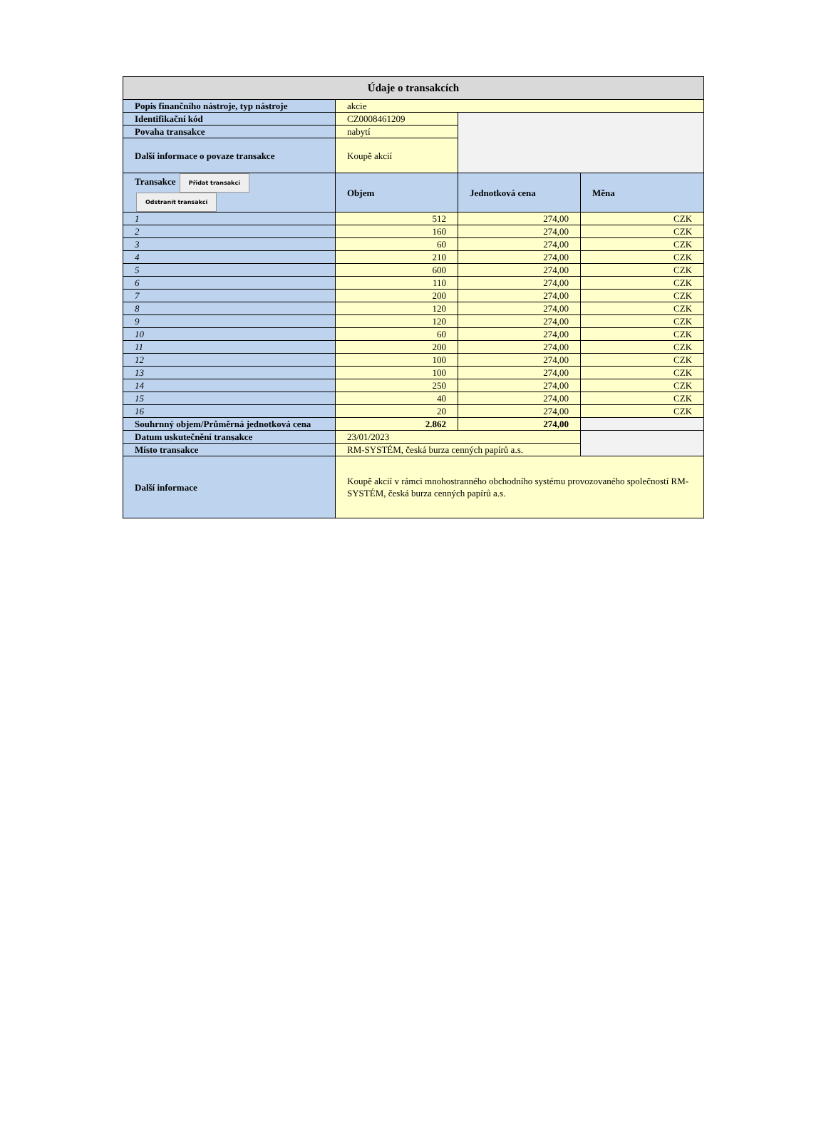| Údaje o transakcích | | | |
| --- | --- | --- | --- |
| Popis finančního nástroje, typ nástroje | akcie | | |
| Identifikační kód | CZ0008461209 | | |
| Povaha transakce | nabytí | | |
| Další informace o povaze transakce | Koupě akcií | | |
| Transakce Přidat transakci Odstranit transakci | Objem | Jednotková cena | Měna |
| 1 | 512 | 274,00 | CZK |
| 2 | 160 | 274,00 | CZK |
| 3 | 60 | 274,00 | CZK |
| 4 | 210 | 274,00 | CZK |
| 5 | 600 | 274,00 | CZK |
| 6 | 110 | 274,00 | CZK |
| 7 | 200 | 274,00 | CZK |
| 8 | 120 | 274,00 | CZK |
| 9 | 120 | 274,00 | CZK |
| 10 | 60 | 274,00 | CZK |
| 11 | 200 | 274,00 | CZK |
| 12 | 100 | 274,00 | CZK |
| 13 | 100 | 274,00 | CZK |
| 14 | 250 | 274,00 | CZK |
| 15 | 40 | 274,00 | CZK |
| 16 | 20 | 274,00 | CZK |
| Souhrnný objem/Průměrná jednotková cena | 2.862 | 274,00 | |
| Datum uskutečnění transakce | 23/01/2023 | | |
| Místo transakce | RM-SYSTÉM, česká burza cenných papírů a.s. | | |
| Další informace | Koupě akcií v rámci mnohostranného obchodního systému provozovaného společností RM-SYSTÉM, česká burza cenných papírů a.s. | | |